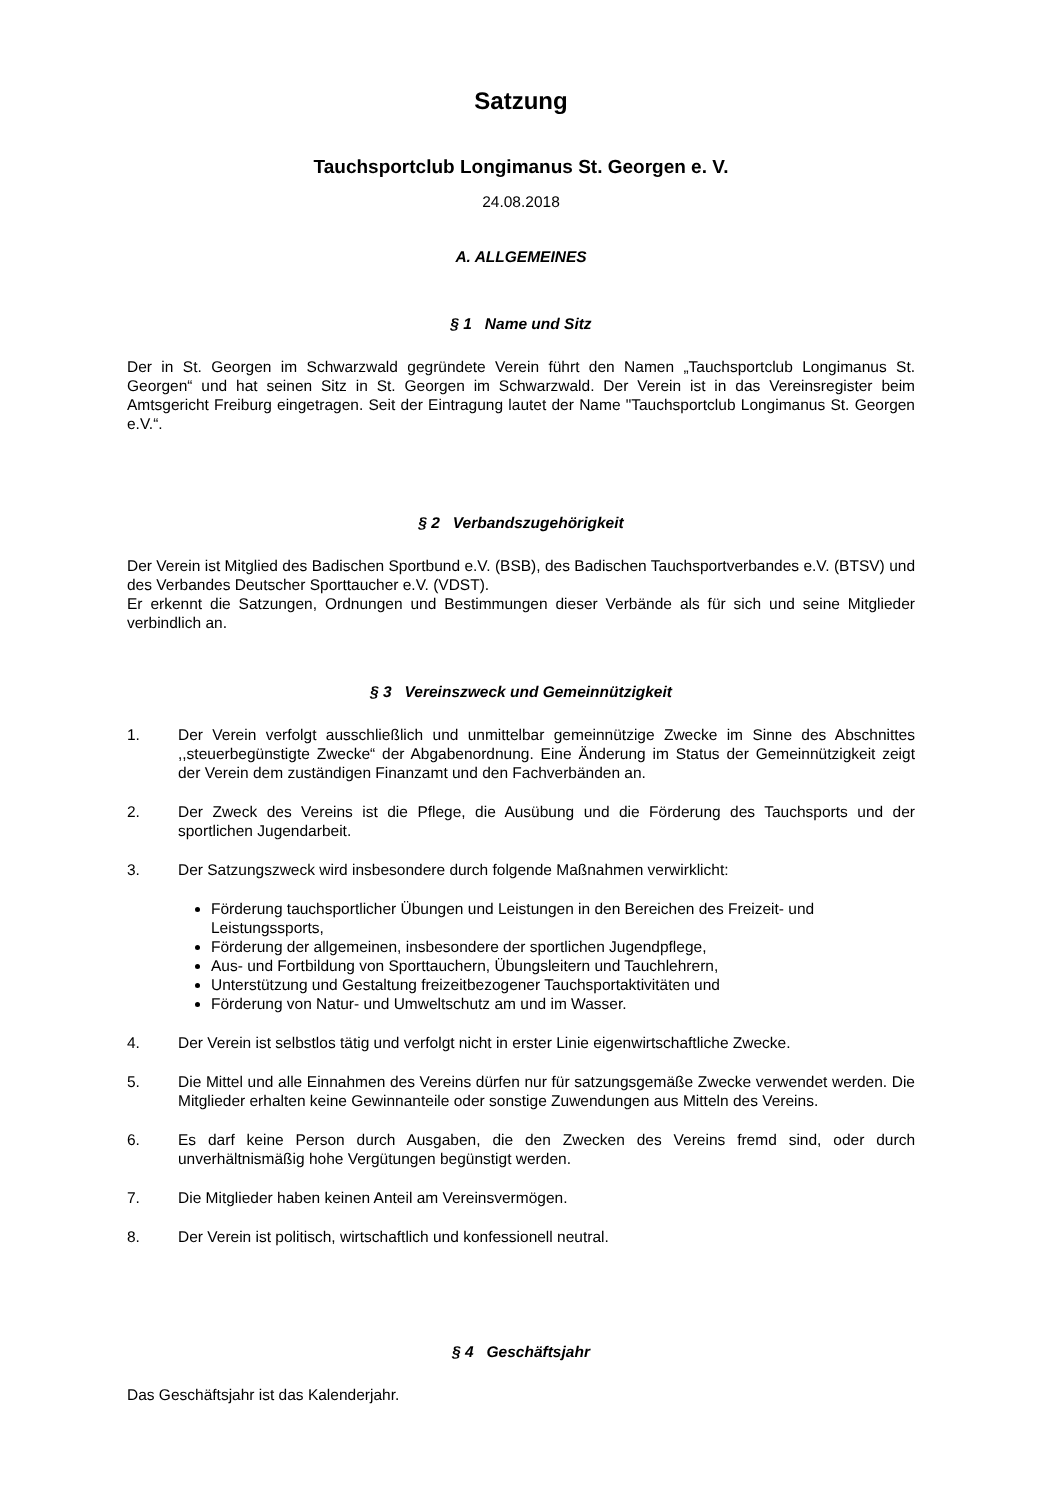Satzung
Tauchsportclub Longimanus St. Georgen e. V.
24.08.2018
A. ALLGEMEINES
§ 1 Name und Sitz
Der in St. Georgen im Schwarzwald gegründete Verein führt den Namen „Tauchsportclub Longimanus St. Georgen“ und hat seinen Sitz in St. Georgen im Schwarzwald. Der Verein ist in das Vereinsregister beim Amtsgericht Freiburg eingetragen. Seit der Eintragung lautet der Name "Tauchsportclub Longimanus St. Georgen e.V.“.
§ 2 Verbandszugehörigkeit
Der Verein ist Mitglied des Badischen Sportbund e.V. (BSB), des Badischen Tauchsportverbandes e.V. (BTSV) und des Verbandes Deutscher Sporttaucher e.V. (VDST).
Er erkennt die Satzungen, Ordnungen und Bestimmungen dieser Verbände als für sich und seine Mitglieder verbindlich an.
§ 3 Vereinszweck und Gemeinnützigkeit
1. Der Verein verfolgt ausschließlich und unmittelbar gemeinnützige Zwecke im Sinne des Abschnittes ,,steuerbegünstigte Zwecke“ der Abgabenordnung. Eine Änderung im Status der Gemeinnützigkeit zeigt der Verein dem zuständigen Finanzamt und den Fachverbänden an.
2. Der Zweck des Vereins ist die Pflege, die Ausübung und die Förderung des Tauchsports und der sportlichen Jugendarbeit.
3. Der Satzungszweck wird insbesondere durch folgende Maßnahmen verwirklicht:
Förderung tauchsportlicher Übungen und Leistungen in den Bereichen des Freizeit- und Leistungssports,
Förderung der allgemeinen, insbesondere der sportlichen Jugendpflege,
Aus- und Fortbildung von Sporttauchern, Übungsleitern und Tauchlehrern,
Unterstützung und Gestaltung freizeitbezogener Tauchsportaktivitäten und
Förderung von Natur- und Umweltschutz am und im Wasser.
4. Der Verein ist selbstlos tätig und verfolgt nicht in erster Linie eigenwirtschaftliche Zwecke.
5. Die Mittel und alle Einnahmen des Vereins dürfen nur für satzungsgemäße Zwecke verwendet werden. Die Mitglieder erhalten keine Gewinnanteile oder sonstige Zuwendungen aus Mitteln des Vereins.
6. Es darf keine Person durch Ausgaben, die den Zwecken des Vereins fremd sind, oder durch unverhältnismäßig hohe Vergütungen begünstigt werden.
7. Die Mitglieder haben keinen Anteil am Vereinsvermögen.
8. Der Verein ist politisch, wirtschaftlich und konfessionell neutral.
§ 4 Geschäftsjahr
Das Geschäftsjahr ist das Kalenderjahr.